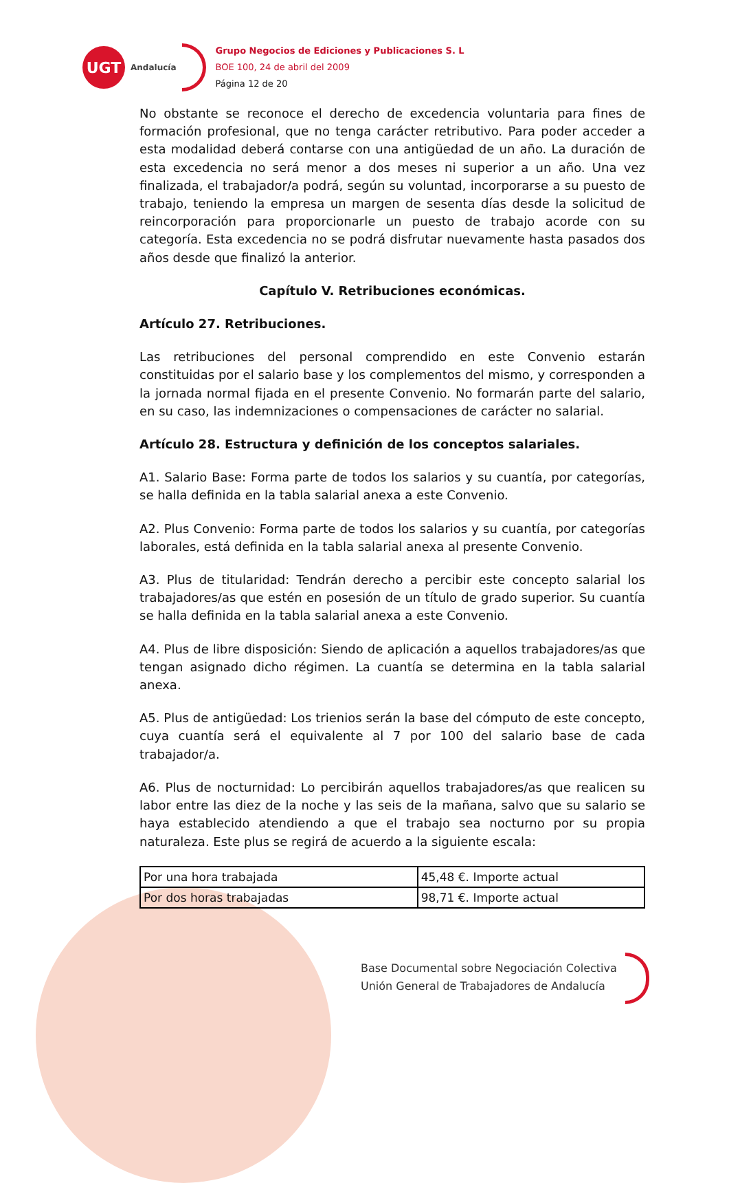UGT
Andalucía
Grupo Negocios de Ediciones y Publicaciones S. L
BOE 100, 24 de abril del 2009
Página 12 de 20
No obstante se reconoce el derecho de excedencia voluntaria para fines de formación profesional, que no tenga carácter retributivo. Para poder acceder a esta modalidad deberá contarse con una antigüedad de un año. La duración de esta excedencia no será menor a dos meses ni superior a un año. Una vez finalizada, el trabajador/a podrá, según su voluntad, incorporarse a su puesto de trabajo, teniendo la empresa un margen de sesenta días desde la solicitud de reincorporación para proporcionarle un puesto de trabajo acorde con su categoría. Esta excedencia no se podrá disfrutar nuevamente hasta pasados dos años desde que finalizó la anterior.
Capítulo V. Retribuciones económicas.
Artículo 27. Retribuciones.
Las retribuciones del personal comprendido en este Convenio estarán constituidas por el salario base y los complementos del mismo, y corresponden a la jornada normal fijada en el presente Convenio. No formarán parte del salario, en su caso, las indemnizaciones o compensaciones de carácter no salarial.
Artículo 28. Estructura y definición de los conceptos salariales.
A1. Salario Base: Forma parte de todos los salarios y su cuantía, por categorías, se halla definida en la tabla salarial anexa a este Convenio.
A2. Plus Convenio: Forma parte de todos los salarios y su cuantía, por categorías laborales, está definida en la tabla salarial anexa al presente Convenio.
A3. Plus de titularidad: Tendrán derecho a percibir este concepto salarial los trabajadores/as que estén en posesión de un título de grado superior. Su cuantía se halla definida en la tabla salarial anexa a este Convenio.
A4. Plus de libre disposición: Siendo de aplicación a aquellos trabajadores/as que tengan asignado dicho régimen. La cuantía se determina en la tabla salarial anexa.
A5. Plus de antigüedad: Los trienios serán la base del cómputo de este concepto, cuya cuantía será el equivalente al 7 por 100 del salario base de cada trabajador/a.
A6. Plus de nocturnidad: Lo percibirán aquellos trabajadores/as que realicen su labor entre las diez de la noche y las seis de la mañana, salvo que su salario se haya establecido atendiendo a que el trabajo sea nocturno por su propia naturaleza. Este plus se regirá de acuerdo a la siguiente escala:
| Por una hora trabajada | 45,48 €. Importe actual |
| Por dos horas trabajadas | 98,71 €. Importe actual |
Base Documental sobre Negociación Colectiva
Unión General de Trabajadores de Andalucía